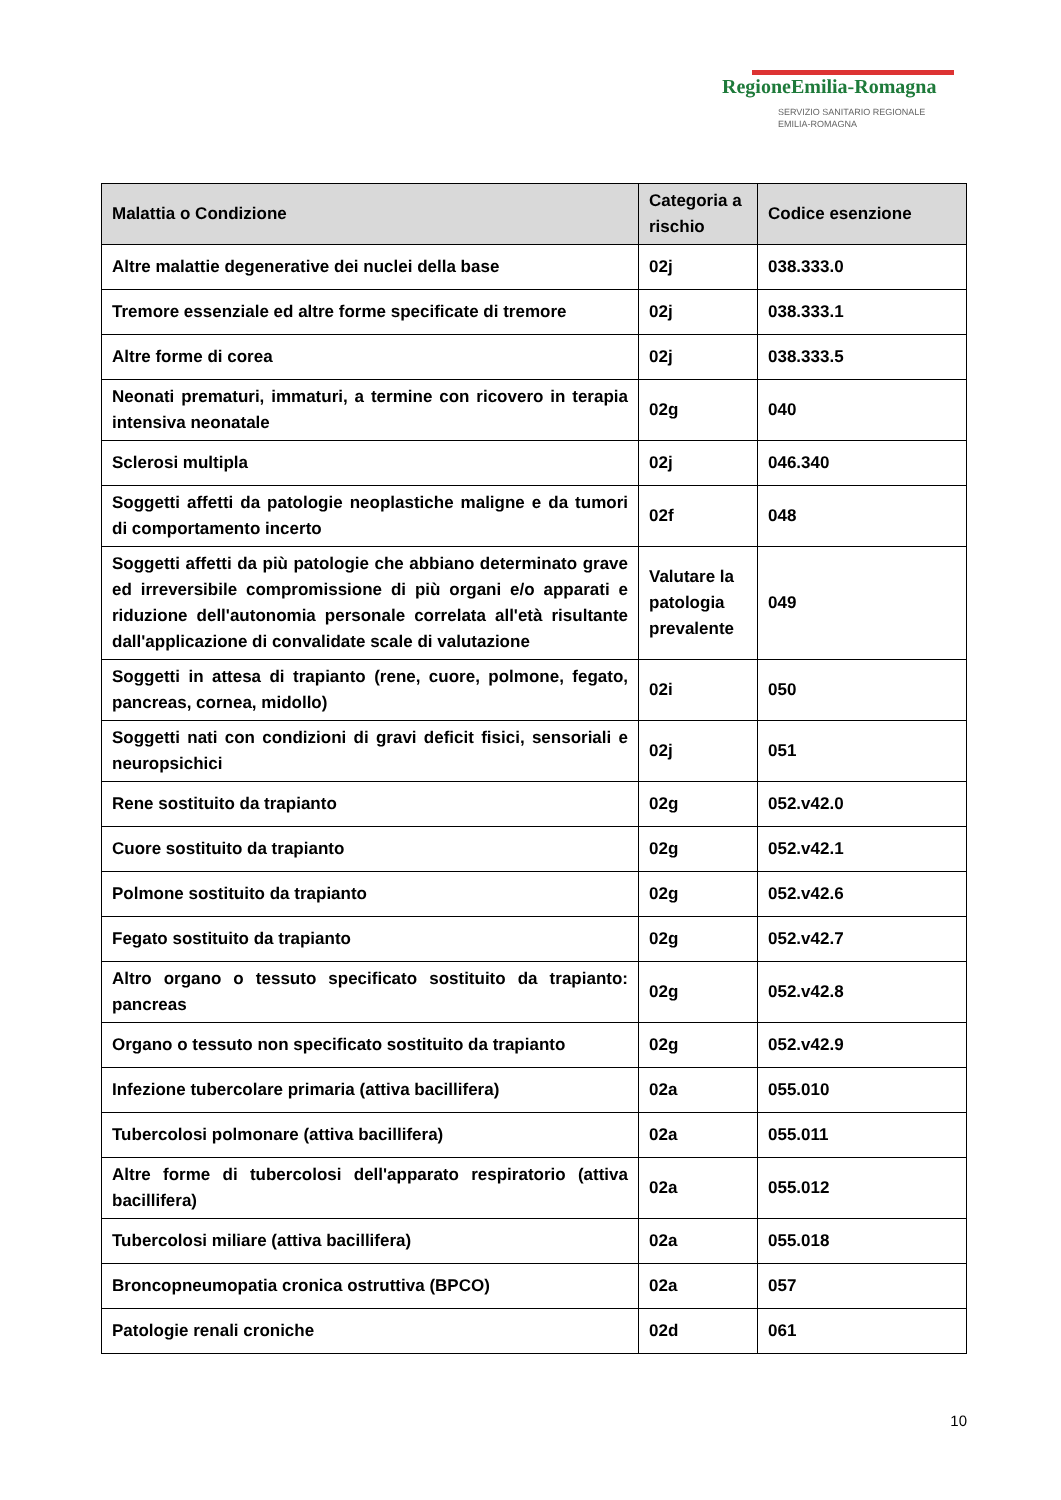RegioneEmilia-Romagna
SERVIZIO SANITARIO REGIONALE
EMILIA-ROMAGNA
| Malattia o Condizione | Categoria a rischio | Codice esenzione |
| --- | --- | --- |
| Altre malattie degenerative dei nuclei della base | 02j | 038.333.0 |
| Tremore essenziale ed altre forme specificate di tremore | 02j | 038.333.1 |
| Altre forme di corea | 02j | 038.333.5 |
| Neonati prematuri, immaturi, a termine con ricovero in terapia intensiva neonatale | 02g | 040 |
| Sclerosi multipla | 02j | 046.340 |
| Soggetti affetti da patologie neoplastiche maligne e da tumori di comportamento incerto | 02f | 048 |
| Soggetti affetti da più patologie che abbiano determinato grave ed irreversibile compromissione di più organi e/o apparati e riduzione dell'autonomia personale correlata all'età risultante dall'applicazione di convalidate scale di valutazione | Valutare la patologia prevalente | 049 |
| Soggetti in attesa di trapianto (rene, cuore, polmone, fegato, pancreas, cornea, midollo) | 02i | 050 |
| Soggetti nati con condizioni di gravi deficit fisici, sensoriali e neuropsichici | 02j | 051 |
| Rene sostituito da trapianto | 02g | 052.v42.0 |
| Cuore sostituito da trapianto | 02g | 052.v42.1 |
| Polmone sostituito da trapianto | 02g | 052.v42.6 |
| Fegato sostituito da trapianto | 02g | 052.v42.7 |
| Altro organo o tessuto specificato sostituito da trapianto: pancreas | 02g | 052.v42.8 |
| Organo o tessuto non specificato sostituito da trapianto | 02g | 052.v42.9 |
| Infezione tubercolare primaria (attiva bacillifera) | 02a | 055.010 |
| Tubercolosi polmonare (attiva bacillifera) | 02a | 055.011 |
| Altre forme di tubercolosi dell'apparato respiratorio (attiva bacillifera) | 02a | 055.012 |
| Tubercolosi miliare (attiva bacillifera) | 02a | 055.018 |
| Broncopneumopatia cronica ostruttiva (BPCO) | 02a | 057 |
| Patologie renali croniche | 02d | 061 |
10